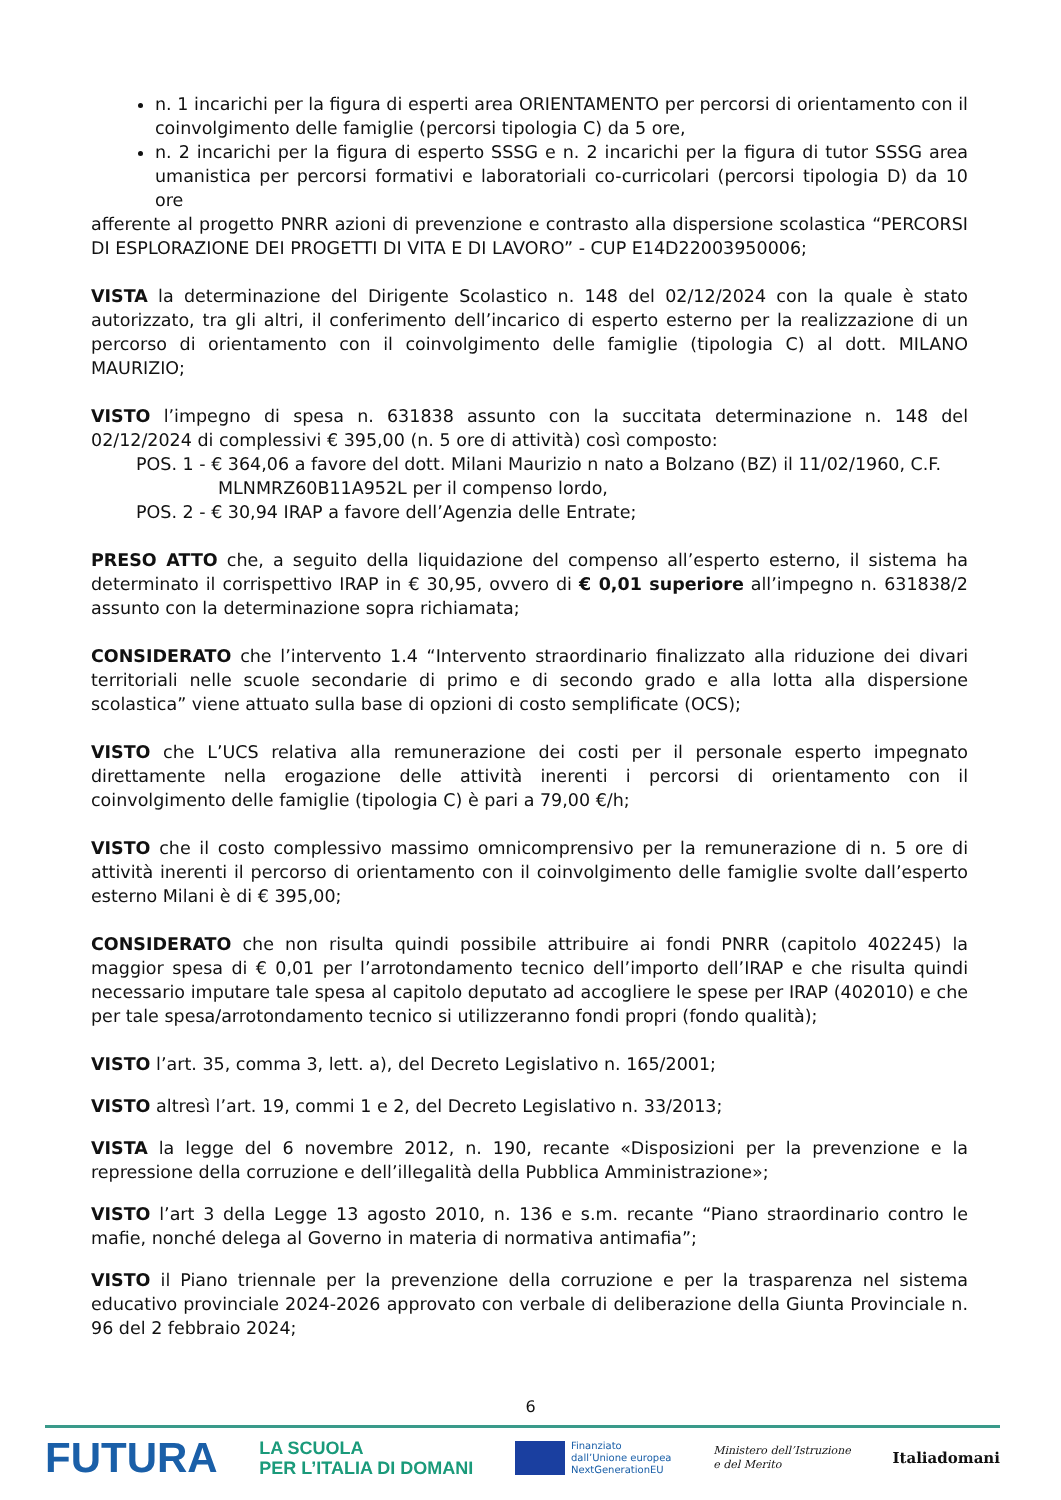n. 1 incarichi per la figura di esperti area ORIENTAMENTO per percorsi di orientamento con il coinvolgimento delle famiglie (percorsi tipologia C) da 5 ore,
n. 2 incarichi per la figura di esperto SSSG e n. 2 incarichi per la figura di tutor SSSG area umanistica per percorsi formativi e laboratoriali co-curricolari (percorsi tipologia D) da 10 ore
afferente al progetto PNRR azioni di prevenzione e contrasto alla dispersione scolastica “PERCORSI DI ESPLORAZIONE DEI PROGETTI DI VITA E DI LAVORO” - CUP E14D22003950006;
VISTA la determinazione del Dirigente Scolastico n. 148 del 02/12/2024 con la quale è stato autorizzato, tra gli altri, il conferimento dell’incarico di esperto esterno per la realizzazione di un percorso di orientamento con il coinvolgimento delle famiglie (tipologia C) al dott. MILANO MAURIZIO;
VISTO l’impegno di spesa n. 631838 assunto con la succitata determinazione n. 148 del 02/12/2024 di complessivi € 395,00 (n. 5 ore di attività) così composto:
POS. 1 - € 364,06 a favore del dott. Milani Maurizio n nato a Bolzano (BZ) il 11/02/1960, C.F.
MLNMRZ60B11A952L per il compenso lordo,
POS. 2 - € 30,94 IRAP a favore dell’Agenzia delle Entrate;
PRESO ATTO che, a seguito della liquidazione del compenso all’esperto esterno, il sistema ha determinato il corrispettivo IRAP in € 30,95, ovvero di € 0,01 superiore all’impegno n. 631838/2 assunto con la determinazione sopra richiamata;
CONSIDERATO che l’intervento 1.4 “Intervento straordinario finalizzato alla riduzione dei divari territoriali nelle scuole secondarie di primo e di secondo grado e alla lotta alla dispersione scolastica” viene attuato sulla base di opzioni di costo semplificate (OCS);
VISTO che L’UCS relativa alla remunerazione dei costi per il personale esperto impegnato direttamente nella erogazione delle attività inerenti i percorsi di orientamento con il coinvolgimento delle famiglie (tipologia C) è pari a 79,00 €/h;
VISTO che il costo complessivo massimo omnicomprensivo per la remunerazione di n. 5 ore di attività inerenti il percorso di orientamento con il coinvolgimento delle famiglie svolte dall’esperto esterno Milani è di € 395,00;
CONSIDERATO che non risulta quindi possibile attribuire ai fondi PNRR (capitolo 402245) la maggior spesa di € 0,01 per l’arrotondamento tecnico dell’importo dell’IRAP e che risulta quindi necessario imputare tale spesa al capitolo deputato ad accogliere le spese per IRAP (402010) e che per tale spesa/arrotondamento tecnico si utilizzeranno fondi propri (fondo qualità);
VISTO l’art. 35, comma 3, lett. a), del Decreto Legislativo n. 165/2001;
VISTO altresì l’art. 19, commi 1 e 2, del Decreto Legislativo n. 33/2013;
VISTA la legge del 6 novembre 2012, n. 190, recante «Disposizioni per la prevenzione e la repressione della corruzione e dell’illegalità della Pubblica Amministrazione»;
VISTO l’art 3 della Legge 13 agosto 2010, n. 136 e s.m. recante “Piano straordinario contro le mafie, nonché delega al Governo in materia di normativa antimafia”;
VISTO il Piano triennale per la prevenzione della corruzione e per la trasparenza nel sistema educativo provinciale 2024-2026 approvato con verbale di deliberazione della Giunta Provinciale n. 96 del 2 febbraio 2024;
6
FUTURA
LA SCUOLA
PER L’ITALIA DI DOMANI
Finanziato
dall’Unione europea
NextGenerationEU
Ministero dell’Istruzione
e del Merito
Italiadomani